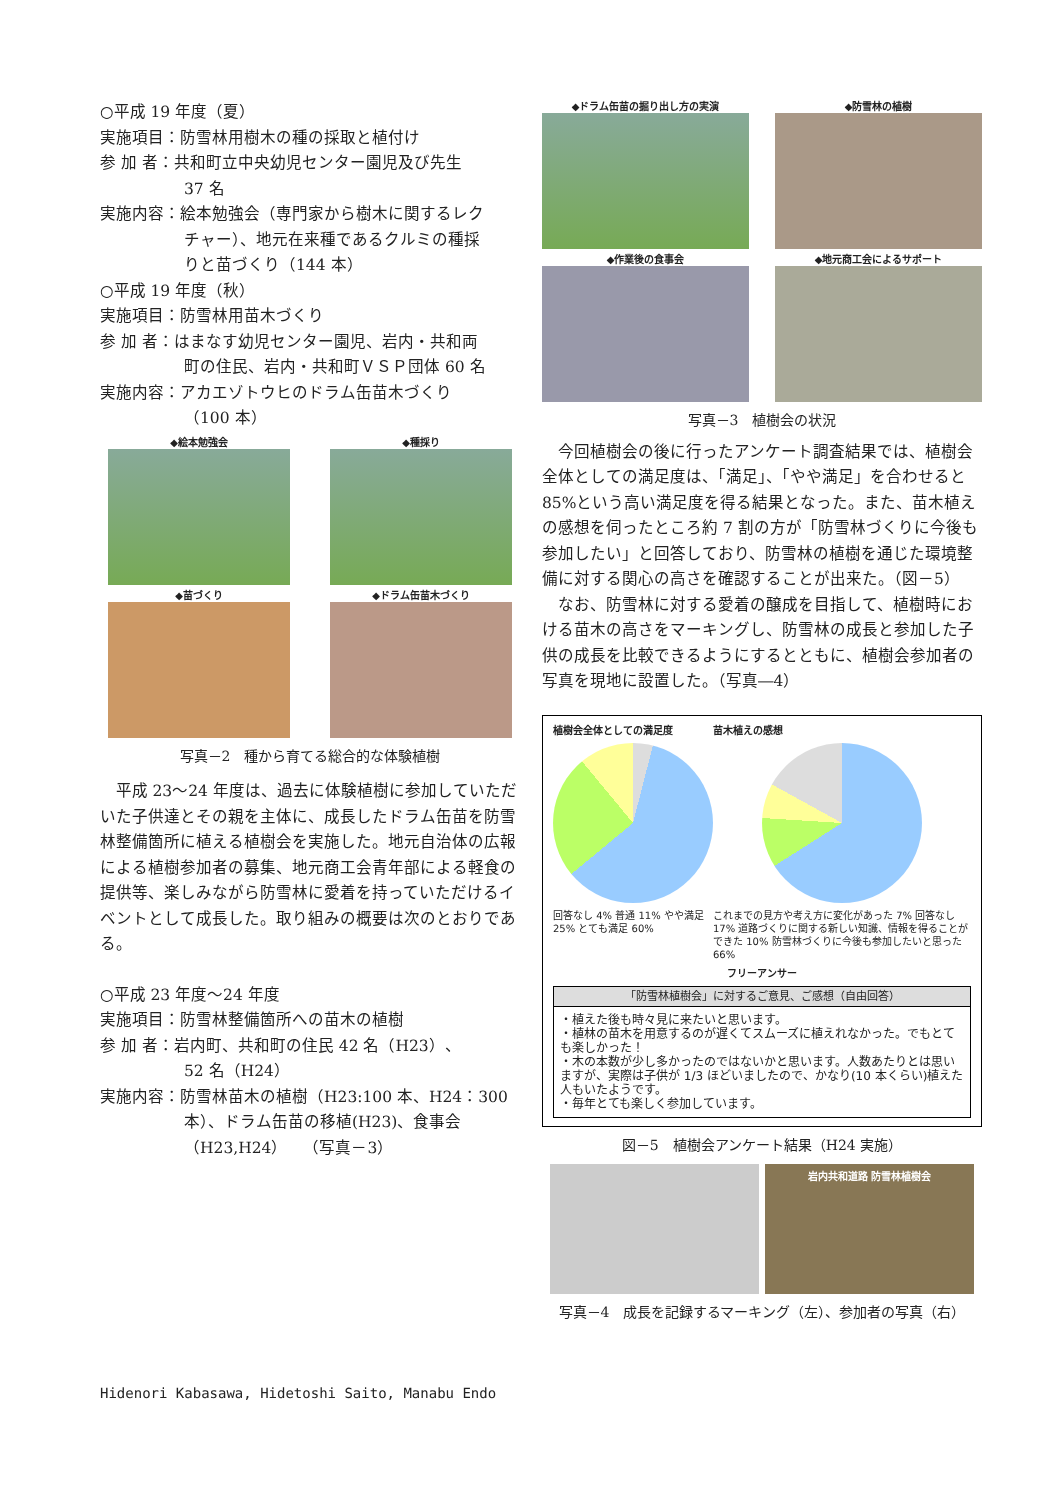○平成 19 年度（夏）
実施項目：防雪林用樹木の種の採取と植付け
参 加 者：共和町立中央幼児センター園児及び先生
37 名
実施内容：絵本勉強会（専門家から樹木に関するレク
チャー）、地元在来種であるクルミの種採
りと苗づくり（144 本）
○平成 19 年度（秋）
実施項目：防雪林用苗木づくり
参 加 者：はまなす幼児センター園児、岩内・共和両
町の住民、岩内・共和町ＶＳＰ団体 60 名
実施内容：アカエゾトウヒのドラム缶苗木づくり
（100 本）
◆絵本勉強会
◆種採り
◆苗づくり
◆ドラム缶苗木づくり
写真－2　種から育てる総合的な体験植樹
平成 23～24 年度は、過去に体験植樹に参加していただいた子供達とその親を主体に、成長したドラム缶苗を防雪林整備箇所に植える植樹会を実施した。地元自治体の広報による植樹参加者の募集、地元商工会青年部による軽食の提供等、楽しみながら防雪林に愛着を持っていただけるイベントとして成長した。取り組みの概要は次のとおりである。
○平成 23 年度～24 年度
実施項目：防雪林整備箇所への苗木の植樹
参 加 者：岩内町、共和町の住民 42 名（H23）、
52 名（H24）
実施内容：防雪林苗木の植樹（H23:100 本、H24：300
本）、ドラム缶苗の移植(H23)、食事会
（H23,H24）　（写真－3）
◆ドラム缶苗の掘り出し方の実演
◆防雪林の植樹
◆作業後の食事会
◆地元商工会によるサポート
写真－3　植樹会の状況
今回植樹会の後に行ったアンケート調査結果では、植樹会全体としての満足度は、「満足」、「やや満足」を合わせると 85%という高い満足度を得る結果となった。また、苗木植えの感想を伺ったところ約 7 割の方が「防雪林づくりに今後も参加したい」と回答しており、防雪林の植樹を通じた環境整備に対する関心の高さを確認することが出来た。（図－5）
なお、防雪林に対する愛着の醸成を目指して、植樹時における苗木の高さをマーキングし、防雪林の成長と参加した子供の成長を比較できるようにするとともに、植樹会参加者の写真を現地に設置した。（写真―4）
植樹会全体としての満足度
回答なし 4% 普通 11% やや満足 25% とても満足 60%
苗木植えの感想
これまでの見方や考え方に変化があった 7% 回答なし 17% 道路づくりに関する新しい知識、情報を得ることができた 10% 防雪林づくりに今後も参加したいと思った 66%
フリーアンサー
「防雪林植樹会」に対するご意見、ご感想（自由回答）
・植えた後も時々見に来たいと思います。
・植林の苗木を用意するのが遅くてスムーズに植えれなかった。でもとても楽しかった！
・木の本数が少し多かったのではないかと思います。人数あたりとは思いますが、実際は子供が 1/3 ほどいましたので、かなり(10 本くらい)植えた人もいたようです。
・毎年とても楽しく参加しています。
図－5　植樹会アンケート結果（H24 実施）
岩内共和道路 防雪林植樹会
写真－4　成長を記録するマーキング（左）、参加者の写真（右）
Hidenori Kabasawa, Hidetoshi Saito, Manabu Endo